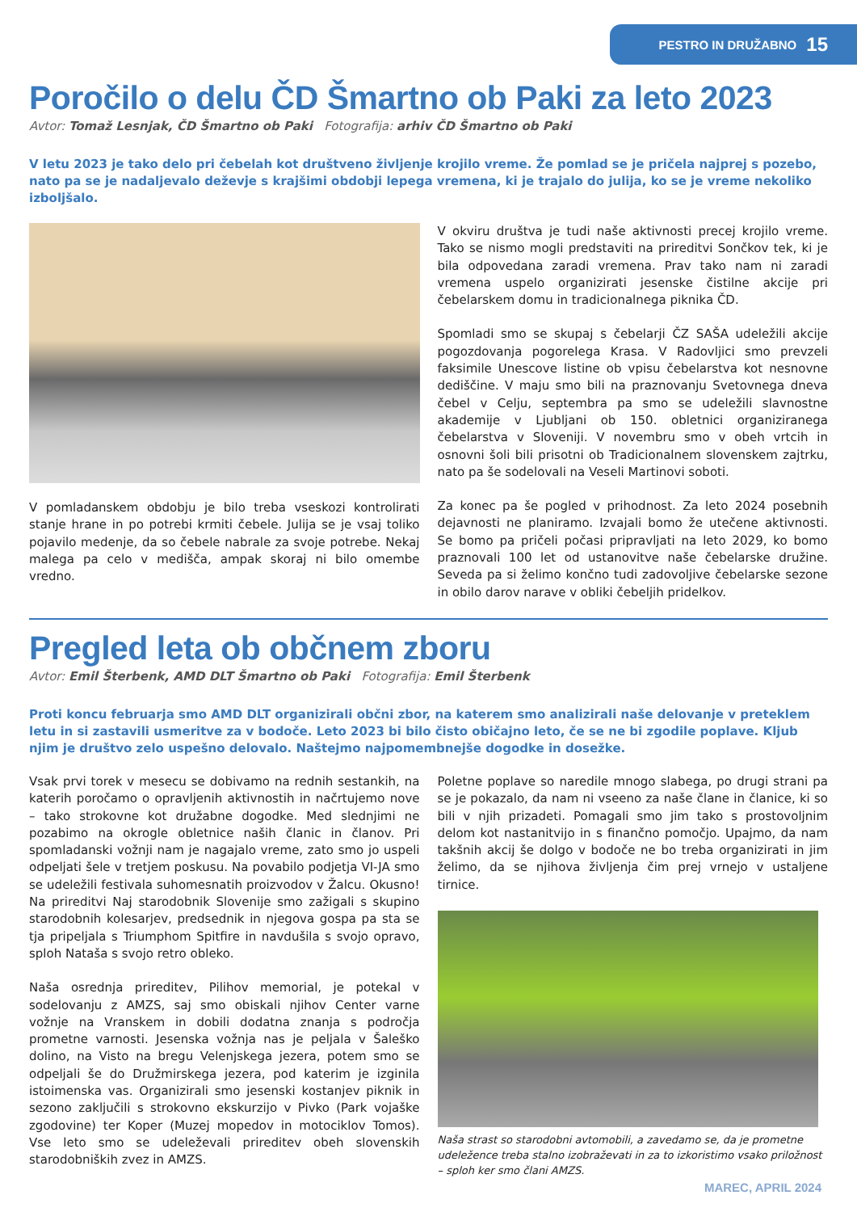PESTRO IN DRUŽABNO 15
Poročilo o delu ČD Šmartno ob Paki za leto 2023
Avtor: Tomaž Lesnjak, ČD Šmartno ob Paki Fotografija: arhiv ČD Šmartno ob Paki
V letu 2023 je tako delo pri čebelah kot društveno življenje krojilo vreme. Že pomlad se je pričela najprej s pozebo, nato pa se je nadaljevalo deževje s krajšimi obdobji lepega vremena, ki je trajalo do julija, ko se je vreme nekoliko izboljšalo.
V pomladanskem obdobju je bilo treba vseskozi kontrolirati stanje hrane in po potrebi krmiti čebele. Julija se je vsaj toliko pojavilo medenje, da so čebele nabrale za svoje potrebe. Nekaj malega pa celo v medišča, ampak skoraj ni bilo omembe vredno.
V okviru društva je tudi naše aktivnosti precej krojilo vreme. Tako se nismo mogli predstaviti na prireditvi Sončkov tek, ki je bila odpovedana zaradi vremena. Prav tako nam ni zaradi vremena uspelo organizirati jesenske čistilne akcije pri čebelarskem domu in tradicionalnega piknika ČD.
Spomladi smo se skupaj s čebelarji ČZ SAŠA udeležili akcije pogozdovanja pogorelega Krasa. V Radovljici smo prevzeli faksimile Unescove listine ob vpisu čebelarstva kot nesnovne dediščine. V maju smo bili na praznovanju Svetovnega dneva čebel v Celju, septembra pa smo se udeležili slavnostne akademije v Ljubljani ob 150. obletnici organiziranega čebelarstva v Sloveniji. V novembru smo v obeh vrtcih in osnovni šoli bili prisotni ob Tradicionalnem slovenskem zajtrku, nato pa še sodelovali na Veseli Martinovi soboti.
Za konec pa še pogled v prihodnost. Za leto 2024 posebnih dejavnosti ne planiramo. Izvajali bomo že utečene aktivnosti. Se bomo pa pričeli počasi pripravljati na leto 2029, ko bomo praznovali 100 let od ustanovitve naše čebelarske družine. Seveda pa si želimo končno tudi zadovoljive čebelarske sezone in obilo darov narave v obliki čebeljih pridelkov.
Pregled leta ob občnem zboru
Avtor: Emil Šterbenk, AMD DLT Šmartno ob Paki Fotografija: Emil Šterbenk
Proti koncu februarja smo AMD DLT organizirali občni zbor, na katerem smo analizirali naše delovanje v preteklem letu in si zastavili usmeritve za v bodoče. Leto 2023 bi bilo čisto običajno leto, če se ne bi zgodile poplave. Kljub njim je društvo zelo uspešno delovalo. Naštejmo najpomembnejše dogodke in dosežke.
Vsak prvi torek v mesecu se dobivamo na rednih sestankih, na katerih poročamo o opravljenih aktivnostih in načrtujemo nove – tako strokovne kot družabne dogodke. Med slednjimi ne pozabimo na okrogle obletnice naših članic in članov. Pri spomladanski vožnji nam je nagajalo vreme, zato smo jo uspeli odpeljati šele v tretjem poskusu. Na povabilo podjetja VI-JA smo se udeležili festivala suhomesnatih proizvodov v Žalcu. Okusno! Na prireditvi Naj starodobnik Slovenije smo zažigali s skupino starodobnih kolesarjev, predsednik in njegova gospa pa sta se tja pripeljala s Triumphom Spitfire in navdušila s svojo opravo, sploh Nataša s svojo retro obleko.
Naša osrednja prireditev, Pilihov memorial, je potekal v sodelovanju z AMZS, saj smo obiskali njihov Center varne vožnje na Vranskem in dobili dodatna znanja s področja prometne varnosti. Jesenska vožnja nas je peljala v Šaleško dolino, na Visto na bregu Velenjskega jezera, potem smo se odpeljali še do Družmirskega jezera, pod katerim je izginila istoimenska vas. Organizirali smo jesenski kostanjev piknik in sezono zaključili s strokovno ekskurzijo v Pivko (Park vojaške zgodovine) ter Koper (Muzej mopedov in motociklov Tomos). Vse leto smo se udeleževali prireditev obeh slovenskih starodobniških zvez in AMZS.
Poletne poplave so naredile mnogo slabega, po drugi strani pa se je pokazalo, da nam ni vseeno za naše člane in članice, ki so bili v njih prizadeti. Pomagali smo jim tako s prostovoljnim delom kot nastanitvijo in s finančno pomočjo. Upajmo, da nam takšnih akcij še dolgo v bodoče ne bo treba organizirati in jim želimo, da se njihova življenja čim prej vrnejo v ustaljene tirnice.
Naša strast so starodobni avtomobili, a zavedamo se, da je prometne udeležence treba stalno izobraževati in za to izkoristimo vsako priložnost – sploh ker smo člani AMZS.
MAREC, APRIL 2024